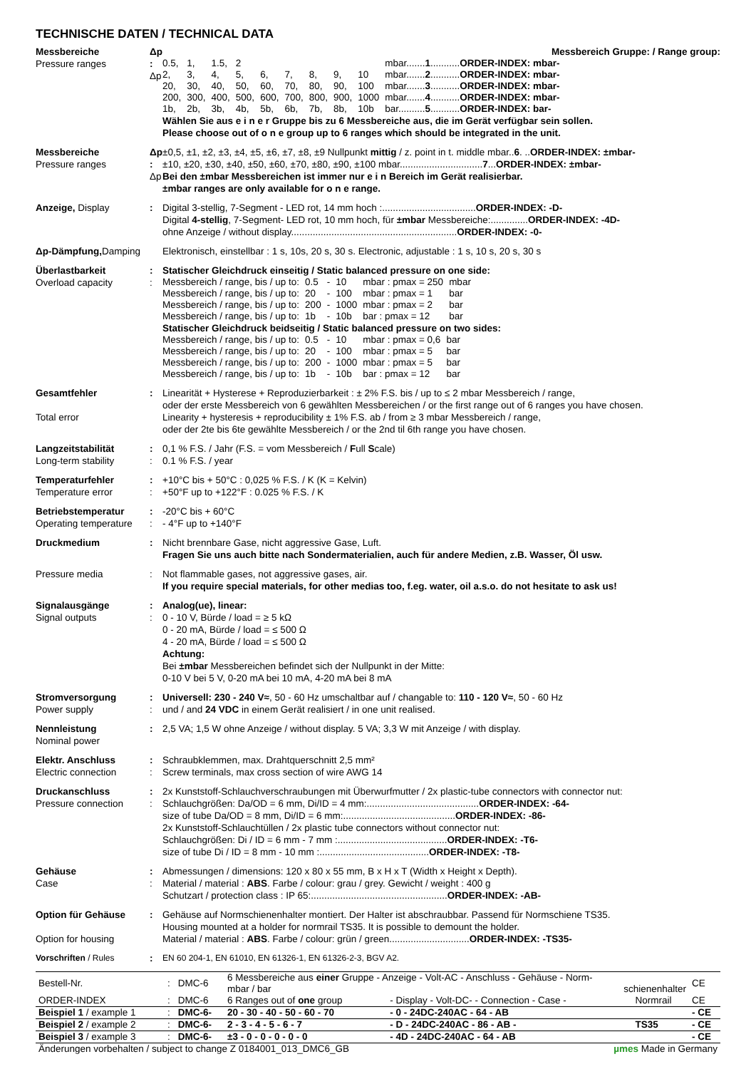TECHNISCHE DATEN / TECHNICAL DATA
| Messbereiche Pressure ranges | Δp : Δp | Messbereich Gruppe: / Range group: / 0.5, / 1, / 1.5, / 2 / / / / / / mbar....... 1 ........... ORDER-INDEX: mbar- / / 2, / 3, / 4, / 5, / 6, / 7, / 8, / 9, / 10 / mbar....... 2 ........... ORDER-INDEX: mbar- / / 20, / 30, / 40, / 50, / 60, / 70, / 80, / 90, / 100 / mbar....... 3 ........... ORDER-INDEX: mbar- / / 200, / 300, / 400, / 500, / 600, / 700, / 800, / 900, / 1000 / mbar....... 4 ........... ORDER-INDEX: mbar- / / 1b, / 2b, / 3b, / 4b, / 5b, / 6b, / 7b, / 8b, / 10b / bar.......... 5 ........... ORDER-INDEX: bar- / Wählen Sie aus e i n e r Gruppe bis zu 6 Messbereiche aus, die im Gerät verfügbar sein sollen. Please choose out of o n e group up to 6 ranges which should be integrated in the unit. |
| Messbereiche Pressure ranges | Δp : Δp | ±0,5, ±1, ±2, ±3, ±4, ±5, ±6, ±7, ±8, ±9 Nullpunkt mittig / z. point in t. middle mbar.. 6 . .. ORDER-INDEX: ±mbar- ±10, ±20, ±30, ±40, ±50, ±60, ±70, ±80, ±90, ±100 mbar............................... 7 ... ORDER-INDEX: ±mbar- Bei den ±mbar Messbereichen ist immer nur e i n Bereich im Gerät realisierbar. ±mbar ranges are only available for o n e range. |
| Anzeige, Display | : | Digital 3-stellig, 7-Segment - LED rot, 14 mm hoch :................................... ORDER-INDEX: -D- Digital 4-stellig , 7-Segment- LED rot, 10 mm hoch, für ±mbar Messbereiche:.............. ORDER-INDEX: -4D- ohne Anzeige / without display.............................................................. ORDER-INDEX: -0- |
| Δp-Dämpfung, Damping | | Elektronisch, einstellbar : 1 s, 10s, 20 s, 30 s. Electronic, adjustable : 1 s, 10 s, 20 s, 30 s |
| Überlastbarkeit Overload capacity | : : | Statischer Gleichdruck einseitig / Static balanced pressure on one side: / Messbereich / range, bis / up to: / 0.5 / - / 10 / mbar : pmax = 250 / mbar / / Messbereich / range, bis / up to: / 20 / - / 100 / mbar : pmax = 1 / bar / / Messbereich / range, bis / up to: / 200 / - / 1000 / mbar : pmax = 2 / bar / / Messbereich / range, bis / up to: / 1b / - / 10b / bar : pmax = 12 / bar / Statischer Gleichdruck beidseitig / Static balanced pressure on two sides: / Messbereich / range, bis / up to: / 0.5 / - / 10 / mbar : pmax = 0,6 / bar / / Messbereich / range, bis / up to: / 20 / - / 100 / mbar : pmax = 5 / bar / / Messbereich / range, bis / up to: / 200 / - / 1000 / mbar : pmax = 5 / bar / / Messbereich / range, bis / up to: / 1b / - / 10b / bar : pmax = 12 / bar / |
| Gesamtfehler Total error | : | Linearität + Hysterese + Reproduzierbarkeit : ± 2% F.S. bis / up to ≤ 2 mbar Messbereich / range, oder der erste Messbereich von 6 gewählten Messbereichen / or the first range out of 6 ranges you have chosen. Linearity + hysteresis + reproducibility ± 1% F.S. ab / from ≥ 3 mbar Messbereich / range, oder der 2te bis 6te gewählte Messbereich / or the 2nd til 6th range you have chosen. |
| Langzeitstabilität Long-term stability | : : | 0,1 % F.S. / Jahr (F.S. = vom Messbereich / F ull S cale) 0.1 % F.S. / year |
| Temperaturfehler Temperature error | : : | +10°C bis + 50°C : 0,025 % F.S. / K (K = Kelvin) +50°F up to +122°F : 0.025 % F.S. / K |
| Betriebstemperatur Operating temperature | : : | -20°C bis + 60°C - 4°F up to +140°F |
| Druckmedium | : | Nicht brennbare Gase, nicht aggressive Gase, Luft. Fragen Sie uns auch bitte nach Sondermaterialien, auch für andere Medien, z.B. Wasser, Öl usw. |
| Pressure media | : | Not flammable gases, not aggressive gases, air. If you require special materials, for other medias too, f.eg. water, oil a.s.o. do not hesitate to ask us! |
| Signalausgänge Signal outputs | : : | Analog(ue), linear: 0 - 10 V, Bürde / load = ≥ 5 kΩ 0 - 20 mA, Bürde / load = ≤ 500 Ω 4 - 20 mA, Bürde / load = ≤ 500 Ω Achtung: Bei ±mbar Messbereichen befindet sich der Nullpunkt in der Mitte: 0-10 V bei 5 V, 0-20 mA bei 10 mA, 4-20 mA bei 8 mA |
| Stromversorgung Power supply | : : | Universell: 230 - 240 V≈ , 50 - 60 Hz umschaltbar auf / changable to: 110 - 120 V≈ , 50 - 60 Hz und / and 24 VDC in einem Gerät realisiert / in one unit realised. |
| Nennleistung Nominal power | : | 2,5 VA; 1,5 W ohne Anzeige / without display. 5 VA; 3,3 W mit Anzeige / with display. |
| Elektr. Anschluss Electric connection | : : | Schraubklemmen, max. Drahtquerschnitt 2,5 mm² Screw terminals, max cross section of wire AWG 14 |
| Druckanschluss Pressure connection | : : | 2x Kunststoff-Schlauchverschraubungen mit Überwurfmutter / 2x plastic-tube connectors with connector nut: Schlauchgrößen: Da/OD = 6 mm, Di/ID = 4 mm:.......................................... ORDER-INDEX: -64- size of tube Da/OD = 8 mm, Di/ID = 6 mm:.......................................... ORDER-INDEX: -86- 2x Kunststoff-Schlauchtüllen / 2x plastic tube connectors without connector nut: Schlauchgrößen: Di / ID = 6 mm - 7 mm :......................................... ORDER-INDEX: -T6- size of tube Di / ID = 8 mm - 10 mm :......................................... ORDER-INDEX: -T8- |
| Gehäuse Case | : : | Abmessungen / dimensions: 120 x 80 x 55 mm, B x H x T (Width x Height x Depth). Material / material : ABS . Farbe / colour: grau / grey. Gewicht / weight : 400 g Schutzart / protection class : IP 65:................................................... ORDER-INDEX: -AB- |
| Option für Gehäuse Option for housing | : | Gehäuse auf Normschienenhalter montiert. Der Halter ist abschraubbar. Passend für Normschiene TS35. Housing mounted at a holder for normrail TS35. It is possible to demount the holder. Material / material : ABS . Farbe / colour: grün / green.............................. ORDER-INDEX: -TS35- |
| Vorschriften / Rules | : | EN 60 204-1, EN 61010, EN 61326-1, EN 61326-2-3, BGV A2. |
| Bestell-Nr. | : | DMC-6 | 6 Messbereiche aus einer Gruppe - Anzeige - Volt-AC - Anschluss - Gehäuse - Norm- mbar / bar schienenhalter | | | CE |
| ORDER-INDEX | : | DMC-6 | 6 Ranges out of one group | - Display - Volt-DC- - Connection - Case - | Normrail | CE |
| Beispiel 1 / example 1 | : | DMC-6- | 20 - 30 - 40 - 50 - 60 - 70 | - 0 - 24DC-240AC - 64 - AB | | - CE |
| Beispiel 2 / example 2 | : | DMC-6- | 2 - 3 - 4 - 5 - 6 - 7 | - D - 24DC-240AC - 86 - AB - | TS35 | - CE |
| Beispiel 3 / example 3 | : | DMC-6- | ±3 - 0 - 0 - 0 - 0 - 0 | - 4D - 24DC-240AC - 64 - AB | | - CE |
Änderungen vorbehalten / subject to change Z 0184001_013_DMC6_GB µmes Made in Germany